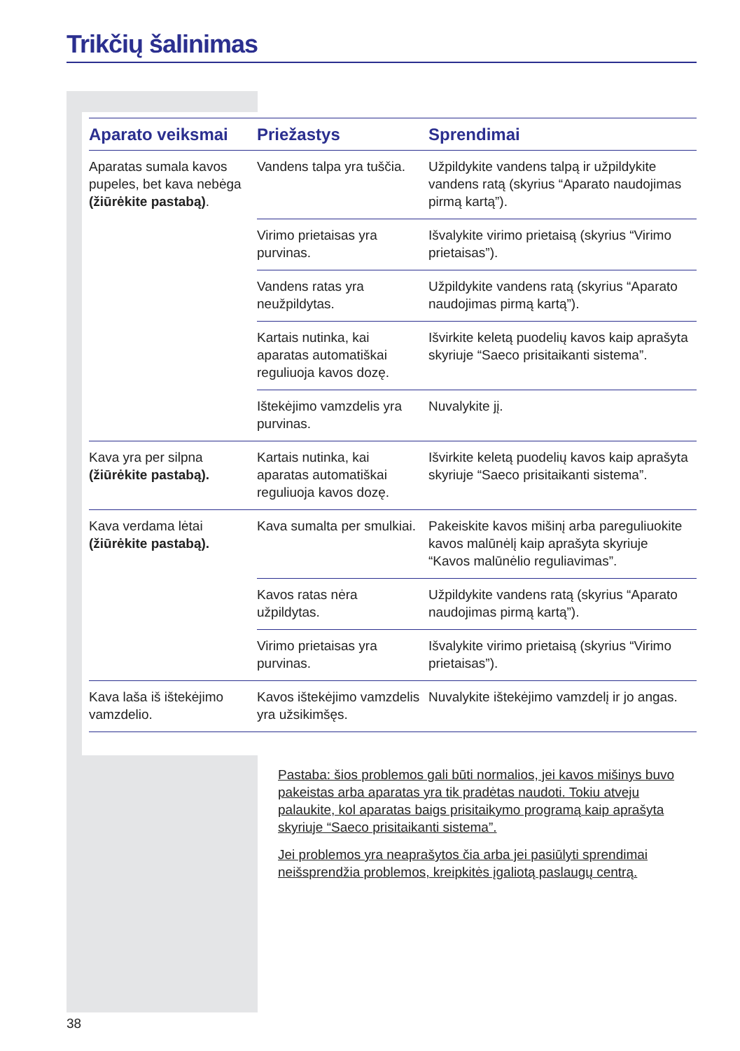Trikčių šalinimas
| Aparato veiksmai | Priežastys | Sprendimai |
| --- | --- | --- |
| Aparatas sumala kavos pupeles, bet kava nebėga (žiūrėkite pastabą) . | Vandens talpa yra tuščia. | Užpildykite vandens talpą ir užpildykite vandens ratą (skyrius “Aparato naudojimas pirmą kartą”). |
| | Virimo prietaisas yra purvinas. | Išvalykite virimo prietaisą (skyrius “Virimo prietaisas”). |
| | Vandens ratas yra neužpildytas. | Užpildykite vandens ratą (skyrius “Aparato naudojimas pirmą kartą”). |
| | Kartais nutinka, kai aparatas automatiškai reguliuoja kavos dozę. | Išvirkite keletą puodelių kavos kaip aprašyta skyriuje “Saeco prisitaikanti sistema”. |
| | Ištekėjimo vamzdelis yra purvinas. | Nuvalykite jį. |
| Kava yra per silpna (žiūrėkite pastabą). | Kartais nutinka, kai aparatas automatiškai reguliuoja kavos dozę. | Išvirkite keletą puodelių kavos kaip aprašyta skyriuje “Saeco prisitaikanti sistema”. |
| Kava verdama lėtai (žiūrėkite pastabą). | Kava sumalta per smulkiai. | Pakeiskite kavos mišinį arba pareguliuokite kavos malūnėlį kaip aprašyta skyriuje “Kavos malūnėlio reguliavimas”. |
| | Kavos ratas nėra užpildytas. | Užpildykite vandens ratą (skyrius “Aparato naudojimas pirmą kartą”). |
| | Virimo prietaisas yra purvinas. | Išvalykite virimo prietaisą (skyrius “Virimo prietaisas”). |
| Kava laša iš ištekėjimo vamzdelio. | Kavos ištekėjimo vamzdelis yra užsikimšęs. | Nuvalykite ištekėjimo vamzdelį ir jo angas. |
Pastaba: šios problemos gali būti normalios, jei kavos mišinys buvo pakeistas arba aparatas yra tik pradėtas naudoti. Tokiu atveju palaukite, kol aparatas baigs prisitaikymo programą kaip aprašyta skyriuje “Saeco prisitaikanti sistema”.
Jei problemos yra neaprašytos čia arba jei pasiūlyti sprendimai neišsprendžia problemos, kreipkitės įgaliotą paslaugų centrą.
38